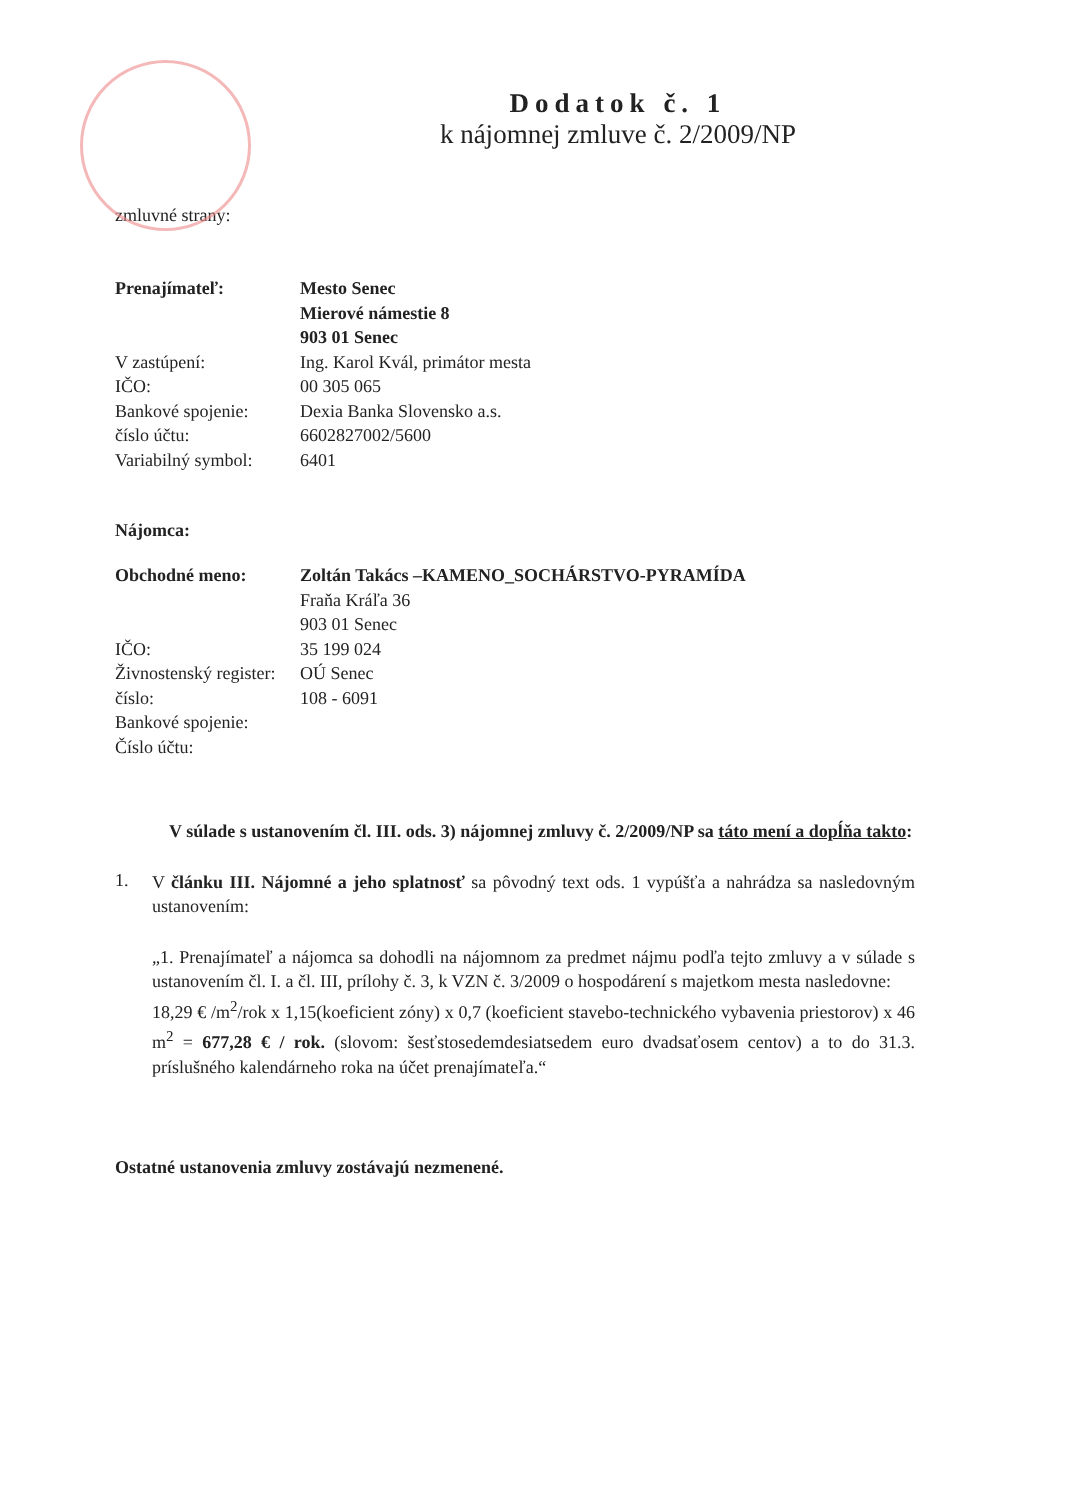Dodatok č. 1
k nájomnej zmluve č. 2/2009/NP
zmluvné strany:
Prenajímateľ: Mesto Senec
Mierové námestie 8
903 01 Senec
V zastúpení: Ing. Karol Kvál, primátor mesta
IČO: 00 305 065
Bankové spojenie: Dexia Banka Slovensko a.s.
číslo účtu: 6602827002/5600
Variabilný symbol:
6401
Nájomca:
Obchodné meno: Zoltán Takács –KAMENO_SOCHÁRSTVO-PYRAMÍDA
Fraňa Kráľa 36
903 01 Senec
IČO: 35 199 024
Živnostenský register:
OÚ Senec
číslo: 108 - 6091
Bankové spojenie:
Číslo účtu:
V súlade s ustanovením čl. III. ods. 3) nájomnej zmluvy č. 2/2009/NP sa táto mení a dopĺňa takto:
1.
V článku III. Nájomné a jeho splatnosť sa pôvodný text ods. 1 vypúšťa a nahrádza sa nasledovným ustanovením:
„1. Prenajímateľ a nájomca sa dohodli na nájomnom za predmet nájmu podľa tejto zmluvy a v súlade s ustanovením čl. I. a čl. III, prílohy č. 3, k VZN č. 3/2009 o hospodárení s majetkom mesta nasledovne:
18,29 € /m<sup>2</sup>/rok x 1,15(koeficient zóny) x 0,7 (koeficient stavebo-technického vybavenia priestorov) x 46 m<sup>2</sup> = 677,28 € / rok. (slovom: šesťstosedemdesiatsedem euro dvadsaťosem centov) a to do 31.3. príslušného kalendárneho roka na účet prenajímateľa.“
Ostatné ustanovenia zmluvy zostávajú nezmenené.